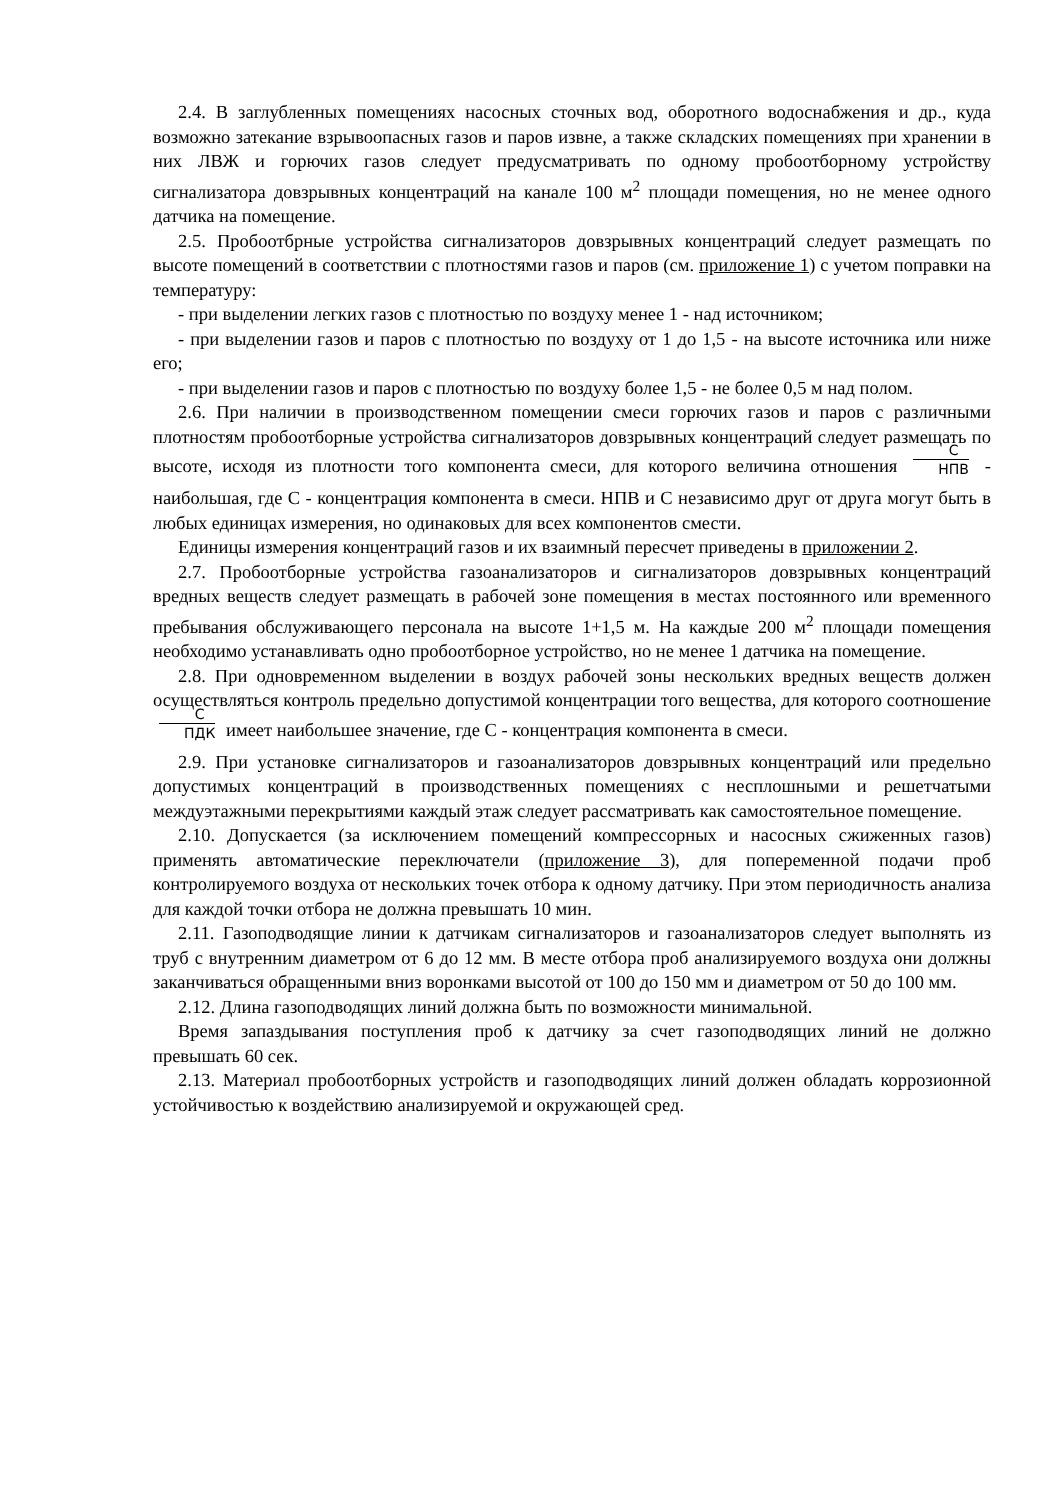2.4. В заглубленных помещениях насосных сточных вод, оборотного водоснабжения и др., куда возможно затекание взрывоопасных газов и паров извне, а также складских помещениях при хранении в них ЛВЖ и горючих газов следует предусматривать по одному пробоотборному устройству сигнализатора довзрывных концентраций на канале 100 м<sup>2</sup> площади помещения, но не менее одного датчика на помещение.
2.5. Пробоотбрные устройства сигнализаторов довзрывных концентраций следует размещать по высоте помещений в соответствии с плотностями газов и паров (см. приложение 1) с учетом поправки на температуру:
- при выделении легких газов с плотностью по воздуху менее 1 - над источником;
- при выделении газов и паров с плотностью по воздуху от 1 до 1,5 - на высоте источника или ниже его;
- при выделении газов и паров с плотностью по воздуху более 1,5 - не более 0,5 м над полом.
2.6. При наличии в производственном помещении смеси горючих газов и паров с различными плотностям пробоотборные устройства сигнализаторов довзрывных концентраций следует размещать по высоте, исходя из плотности того компонента смеси, для которого величина отношения С НПВ - наибольшая, где С - концентрация компонента в смеси. НПВ и С независимо друг от друга могут быть в любых единицах измерения, но одинаковых для всех компонентов смести.
Единицы измерения концентраций газов и их взаимный пересчет приведены в приложении 2.
2.7. Пробоотборные устройства газоанализаторов и сигнализаторов довзрывных концентраций вредных веществ следует размещать в рабочей зоне помещения в местах постоянного или временного пребывания обслуживающего персонала на высоте 1+1,5 м. На каждые 200 м<sup>2</sup> площади помещения необходимо устанавливать одно пробоотборное устройство, но не менее 1 датчика на помещение.
2.8. При одновременном выделении в воздух рабочей зоны нескольких вредных веществ должен осуществляться контроль предельно допустимой концентрации того вещества, для которого соотношение С ПДК имеет наибольшее значение, где С - концентрация компонента в смеси.
2.9. При установке сигнализаторов и газоанализаторов довзрывных концентраций или предельно допустимых концентраций в производственных помещениях с несплошными и решетчатыми междуэтажными перекрытиями каждый этаж следует рассматривать как самостоятельное помещение.
2.10. Допускается (за исключением помещений компрессорных и насосных сжиженных газов) применять автоматические переключатели (приложение 3), для попеременной подачи проб контролируемого воздуха от нескольких точек отбора к одному датчику. При этом периодичность анализа для каждой точки отбора не должна превышать 10 мин.
2.11. Газоподводящие линии к датчикам сигнализаторов и газоанализаторов следует выполнять из труб с внутренним диаметром от 6 до 12 мм. В месте отбора проб анализируемого воздуха они должны заканчиваться обращенными вниз воронками высотой от 100 до 150 мм и диаметром от 50 до 100 мм.
2.12. Длина газоподводящих линий должна быть по возможности минимальной.
Время запаздывания поступления проб к датчику за счет газоподводящих линий не должно превышать 60 сек.
2.13. Материал пробоотборных устройств и газоподводящих линий должен обладать коррозионной устойчивостью к воздействию анализируемой и окружающей сред.